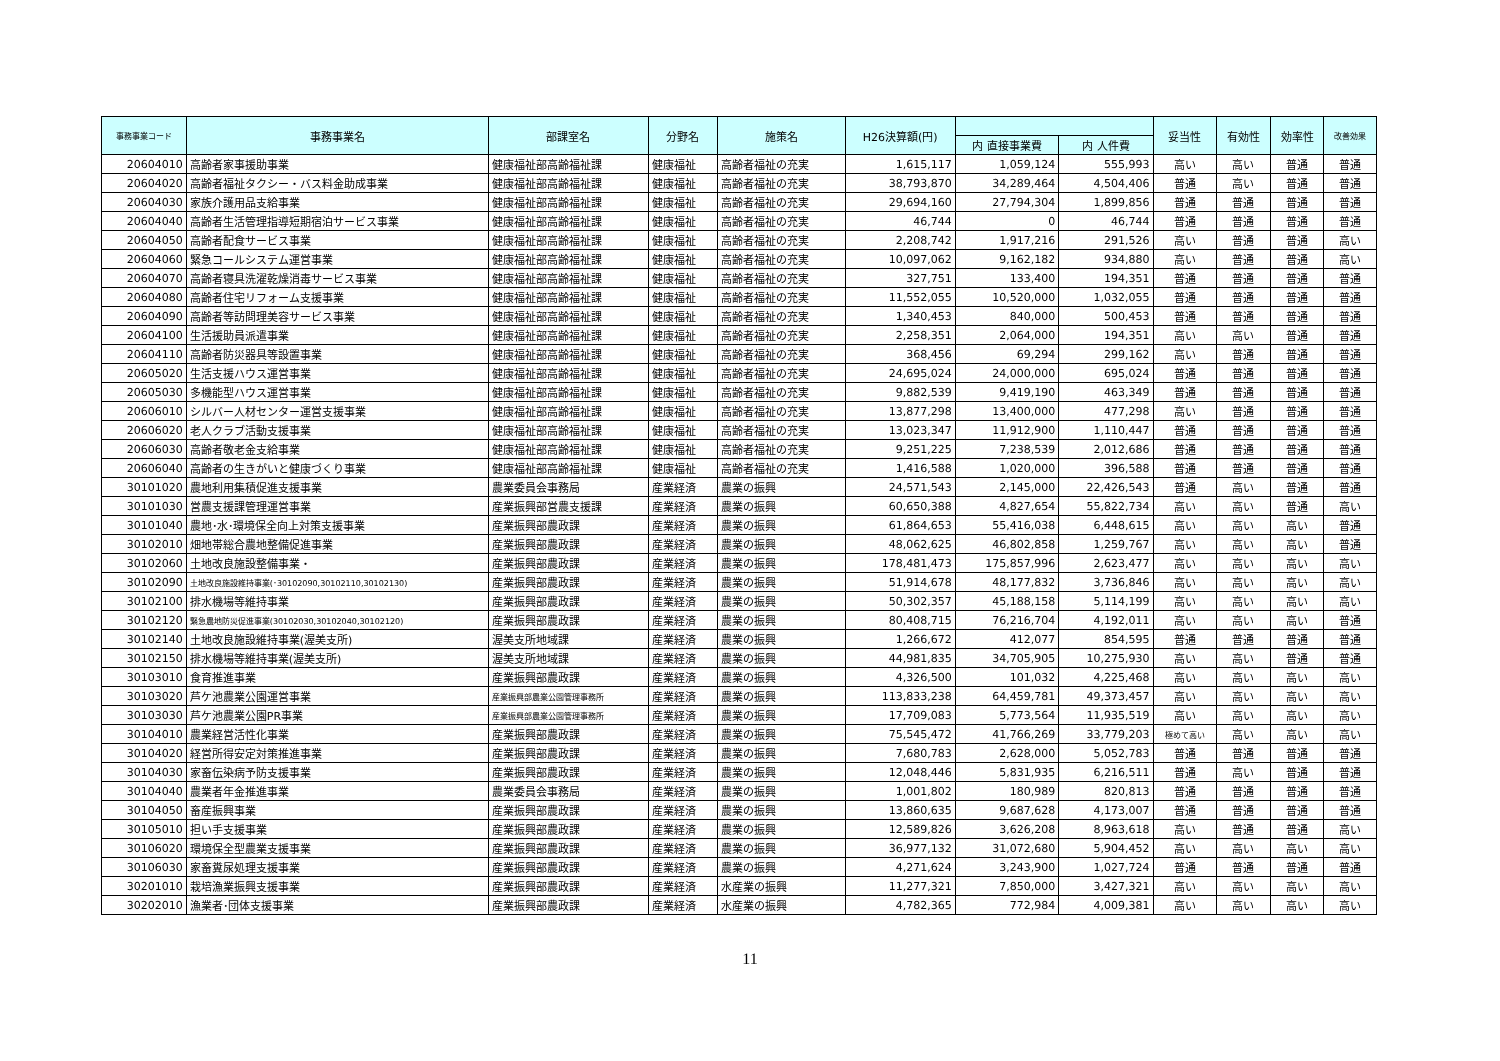| 事務事業コード | 事務事業名 | 部課室名 | 分野名 | 施策名 | H26決算額(円) | | | 妥当性 | 有効性 | 効率性 | 改善効果 |
| --- | --- | --- | --- | --- | --- | --- | --- | --- | --- | --- | --- |
| | | | | | | 内 直接事業費 | 内 人件費 | | | | |
| 20604010 | 高齢者家事援助事業 | 健康福祉部高齢福祉課 | 健康福祉 | 高齢者福祉の充実 | 1,615,117 | 1,059,124 | 555,993 | 高い | 高い | 普通 | 普通 |
| 20604020 | 高齢者福祉タクシー・バス料金助成事業 | 健康福祉部高齢福祉課 | 健康福祉 | 高齢者福祉の充実 | 38,793,870 | 34,289,464 | 4,504,406 | 普通 | 高い | 普通 | 普通 |
| 20604030 | 家族介護用品支給事業 | 健康福祉部高齢福祉課 | 健康福祉 | 高齢者福祉の充実 | 29,694,160 | 27,794,304 | 1,899,856 | 普通 | 普通 | 普通 | 普通 |
| 20604040 | 高齢者生活管理指導短期宿泊サービス事業 | 健康福祉部高齢福祉課 | 健康福祉 | 高齢者福祉の充実 | 46,744 | 0 | 46,744 | 普通 | 普通 | 普通 | 普通 |
| 20604050 | 高齢者配食サービス事業 | 健康福祉部高齢福祉課 | 健康福祉 | 高齢者福祉の充実 | 2,208,742 | 1,917,216 | 291,526 | 高い | 普通 | 普通 | 高い |
| 20604060 | 緊急コールシステム運営事業 | 健康福祉部高齢福祉課 | 健康福祉 | 高齢者福祉の充実 | 10,097,062 | 9,162,182 | 934,880 | 高い | 普通 | 普通 | 高い |
| 20604070 | 高齢者寝具洗濯乾燥消毒サービス事業 | 健康福祉部高齢福祉課 | 健康福祉 | 高齢者福祉の充実 | 327,751 | 133,400 | 194,351 | 普通 | 普通 | 普通 | 普通 |
| 20604080 | 高齢者住宅リフォーム支援事業 | 健康福祉部高齢福祉課 | 健康福祉 | 高齢者福祉の充実 | 11,552,055 | 10,520,000 | 1,032,055 | 普通 | 普通 | 普通 | 普通 |
| 20604090 | 高齢者等訪問理美容サービス事業 | 健康福祉部高齢福祉課 | 健康福祉 | 高齢者福祉の充実 | 1,340,453 | 840,000 | 500,453 | 普通 | 普通 | 普通 | 普通 |
| 20604100 | 生活援助員派遣事業 | 健康福祉部高齢福祉課 | 健康福祉 | 高齢者福祉の充実 | 2,258,351 | 2,064,000 | 194,351 | 高い | 高い | 普通 | 普通 |
| 20604110 | 高齢者防災器具等設置事業 | 健康福祉部高齢福祉課 | 健康福祉 | 高齢者福祉の充実 | 368,456 | 69,294 | 299,162 | 高い | 普通 | 普通 | 普通 |
| 20605020 | 生活支援ハウス運営事業 | 健康福祉部高齢福祉課 | 健康福祉 | 高齢者福祉の充実 | 24,695,024 | 24,000,000 | 695,024 | 普通 | 普通 | 普通 | 普通 |
| 20605030 | 多機能型ハウス運営事業 | 健康福祉部高齢福祉課 | 健康福祉 | 高齢者福祉の充実 | 9,882,539 | 9,419,190 | 463,349 | 普通 | 普通 | 普通 | 普通 |
| 20606010 | シルバー人材センター運営支援事業 | 健康福祉部高齢福祉課 | 健康福祉 | 高齢者福祉の充実 | 13,877,298 | 13,400,000 | 477,298 | 高い | 普通 | 普通 | 普通 |
| 20606020 | 老人クラブ活動支援事業 | 健康福祉部高齢福祉課 | 健康福祉 | 高齢者福祉の充実 | 13,023,347 | 11,912,900 | 1,110,447 | 普通 | 普通 | 普通 | 普通 |
| 20606030 | 高齢者敬老金支給事業 | 健康福祉部高齢福祉課 | 健康福祉 | 高齢者福祉の充実 | 9,251,225 | 7,238,539 | 2,012,686 | 普通 | 普通 | 普通 | 普通 |
| 20606040 | 高齢者の生きがいと健康づくり事業 | 健康福祉部高齢福祉課 | 健康福祉 | 高齢者福祉の充実 | 1,416,588 | 1,020,000 | 396,588 | 普通 | 普通 | 普通 | 普通 |
| 30101020 | 農地利用集積促進支援事業 | 農業委員会事務局 | 産業経済 | 農業の振興 | 24,571,543 | 2,145,000 | 22,426,543 | 普通 | 高い | 普通 | 普通 |
| 30101030 | 営農支援課管理運営事業 | 産業振興部営農支援課 | 産業経済 | 農業の振興 | 60,650,388 | 4,827,654 | 55,822,734 | 高い | 高い | 普通 | 高い |
| 30101040 | 農地･水･環境保全向上対策支援事業 | 産業振興部農政課 | 産業経済 | 農業の振興 | 61,864,653 | 55,416,038 | 6,448,615 | 高い | 高い | 高い | 普通 |
| 30102010 | 畑地帯総合農地整備促進事業 | 産業振興部農政課 | 産業経済 | 農業の振興 | 48,062,625 | 46,802,858 | 1,259,767 | 高い | 高い | 高い | 普通 |
| 30102060 | 土地改良施設整備事業・ | 産業振興部農政課 | 産業経済 | 農業の振興 | 178,481,473 | 175,857,996 | 2,623,477 | 高い | 高い | 高い | 高い |
| 30102090 | 土地改良施設維持事業(･30102090,30102110,30102130) | 産業振興部農政課 | 産業経済 | 農業の振興 | 51,914,678 | 48,177,832 | 3,736,846 | 高い | 高い | 高い | 高い |
| 30102100 | 排水機場等維持事業 | 産業振興部農政課 | 産業経済 | 農業の振興 | 50,302,357 | 45,188,158 | 5,114,199 | 高い | 高い | 高い | 高い |
| 30102120 | 緊急農地防災促進事業(30102030,30102040,30102120) | 産業振興部農政課 | 産業経済 | 農業の振興 | 80,408,715 | 76,216,704 | 4,192,011 | 高い | 高い | 高い | 普通 |
| 30102140 | 土地改良施設維持事業(渥美支所) | 渥美支所地域課 | 産業経済 | 農業の振興 | 1,266,672 | 412,077 | 854,595 | 普通 | 普通 | 普通 | 普通 |
| 30102150 | 排水機場等維持事業(渥美支所) | 渥美支所地域課 | 産業経済 | 農業の振興 | 44,981,835 | 34,705,905 | 10,275,930 | 高い | 高い | 普通 | 普通 |
| 30103010 | 食育推進事業 | 産業振興部農政課 | 産業経済 | 農業の振興 | 4,326,500 | 101,032 | 4,225,468 | 高い | 高い | 高い | 高い |
| 30103020 | 芦ケ池農業公園運営事業 | 産業振興部農業公園管理事務所 | 産業経済 | 農業の振興 | 113,833,238 | 64,459,781 | 49,373,457 | 高い | 高い | 高い | 高い |
| 30103030 | 芦ケ池農業公園PR事業 | 産業振興部農業公園管理事務所 | 産業経済 | 農業の振興 | 17,709,083 | 5,773,564 | 11,935,519 | 高い | 高い | 高い | 高い |
| 30104010 | 農業経営活性化事業 | 産業振興部農政課 | 産業経済 | 農業の振興 | 75,545,472 | 41,766,269 | 33,779,203 | 極めて高い | 高い | 高い | 高い |
| 30104020 | 経営所得安定対策推進事業 | 産業振興部農政課 | 産業経済 | 農業の振興 | 7,680,783 | 2,628,000 | 5,052,783 | 普通 | 普通 | 普通 | 普通 |
| 30104030 | 家畜伝染病予防支援事業 | 産業振興部農政課 | 産業経済 | 農業の振興 | 12,048,446 | 5,831,935 | 6,216,511 | 普通 | 高い | 普通 | 普通 |
| 30104040 | 農業者年金推進事業 | 農業委員会事務局 | 産業経済 | 農業の振興 | 1,001,802 | 180,989 | 820,813 | 普通 | 普通 | 普通 | 普通 |
| 30104050 | 畜産振興事業 | 産業振興部農政課 | 産業経済 | 農業の振興 | 13,860,635 | 9,687,628 | 4,173,007 | 普通 | 普通 | 普通 | 普通 |
| 30105010 | 担い手支援事業 | 産業振興部農政課 | 産業経済 | 農業の振興 | 12,589,826 | 3,626,208 | 8,963,618 | 高い | 普通 | 普通 | 高い |
| 30106020 | 環境保全型農業支援事業 | 産業振興部農政課 | 産業経済 | 農業の振興 | 36,977,132 | 31,072,680 | 5,904,452 | 高い | 高い | 高い | 高い |
| 30106030 | 家畜糞尿処理支援事業 | 産業振興部農政課 | 産業経済 | 農業の振興 | 4,271,624 | 3,243,900 | 1,027,724 | 普通 | 普通 | 普通 | 普通 |
| 30201010 | 栽培漁業振興支援事業 | 産業振興部農政課 | 産業経済 | 水産業の振興 | 11,277,321 | 7,850,000 | 3,427,321 | 高い | 高い | 高い | 高い |
| 30202010 | 漁業者･団体支援事業 | 産業振興部農政課 | 産業経済 | 水産業の振興 | 4,782,365 | 772,984 | 4,009,381 | 高い | 高い | 高い | 高い |
11